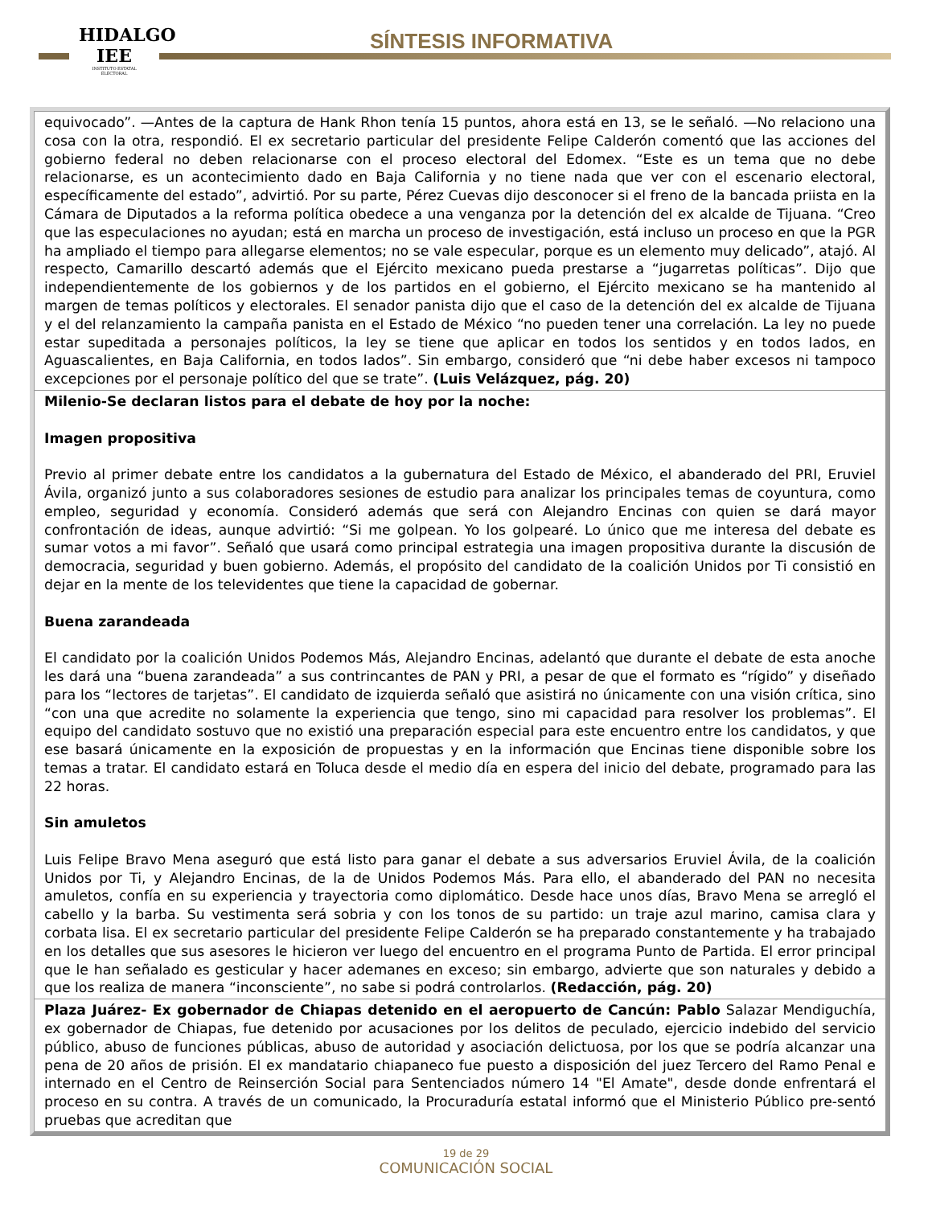HIDALGO IEE
INSTITUTO ESTATAL ELECTORAL
SÍNTESIS INFORMATIVA
| equivocado”. —Antes de la captura de Hank Rhon tenía 15 puntos, ahora está en 13, se le señaló. —No relaciono una cosa con la otra, respondió. El ex secretario particular del presidente Felipe Calderón comentó que las acciones del gobierno federal no deben relacionarse con el proceso electoral del Edomex. “Este es un tema que no debe relacionarse, es un acontecimiento dado en Baja California y no tiene nada que ver con el escenario electoral, específicamente del estado”, advirtió. Por su parte, Pérez Cuevas dijo desconocer si el freno de la bancada priista en la Cámara de Diputados a la reforma política obedece a una venganza por la detención del ex alcalde de Tijuana. “Creo que las especulaciones no ayudan; está en marcha un proceso de investigación, está incluso un proceso en que la PGR ha ampliado el tiempo para allegarse elementos; no se vale especular, porque es un elemento muy delicado”, atajó. Al respecto, Camarillo descartó además que el Ejército mexicano pueda prestarse a “jugarretas políticas”. Dijo que independientemente de los gobiernos y de los partidos en el gobierno, el Ejército mexicano se ha mantenido al margen de temas políticos y electorales. El senador panista dijo que el caso de la detención del ex alcalde de Tijuana y el del relanzamiento la campaña panista en el Estado de México “no pueden tener una correlación. La ley no puede estar supeditada a personajes políticos, la ley se tiene que aplicar en todos los sentidos y en todos lados, en Aguascalientes, en Baja California, en todos lados”. Sin embargo, consideró que “ni debe haber excesos ni tampoco excepciones por el personaje político del que se trate”. (Luis Velázquez, pág. 20) |
| Milenio-Se declaran listos para el debate de hoy por la noche: Imagen propositiva Previo al primer debate entre los candidatos a la gubernatura del Estado de México, el abanderado del PRI, Eruviel Ávila, organizó junto a sus colaboradores sesiones de estudio para analizar los principales temas de coyuntura, como empleo, seguridad y economía. Consideró además que será con Alejandro Encinas con quien se dará mayor confrontación de ideas, aunque advirtió: “Si me golpean. Yo los golpearé. Lo único que me interesa del debate es sumar votos a mi favor”. Señaló que usará como principal estrategia una imagen propositiva durante la discusión de democracia, seguridad y buen gobierno. Además, el propósito del candidato de la coalición Unidos por Ti consistió en dejar en la mente de los televidentes que tiene la capacidad de gobernar. Buena zarandeada El candidato por la coalición Unidos Podemos Más, Alejandro Encinas, adelantó que durante el debate de esta anoche les dará una “buena zarandeada” a sus contrincantes de PAN y PRI, a pesar de que el formato es “rígido” y diseñado para los “lectores de tarjetas”. El candidato de izquierda señaló que asistirá no únicamente con una visión crítica, sino “con una que acredite no solamente la experiencia que tengo, sino mi capacidad para resolver los problemas”. El equipo del candidato sostuvo que no existió una preparación especial para este encuentro entre los candidatos, y que ese basará únicamente en la exposición de propuestas y en la información que Encinas tiene disponible sobre los temas a tratar. El candidato estará en Toluca desde el medio día en espera del inicio del debate, programado para las 22 horas. Sin amuletos Luis Felipe Bravo Mena aseguró que está listo para ganar el debate a sus adversarios Eruviel Ávila, de la coalición Unidos por Ti, y Alejandro Encinas, de la de Unidos Podemos Más. Para ello, el abanderado del PAN no necesita amuletos, confía en su experiencia y trayectoria como diplomático. Desde hace unos días, Bravo Mena se arregló el cabello y la barba. Su vestimenta será sobria y con los tonos de su partido: un traje azul marino, camisa clara y corbata lisa. El ex secretario particular del presidente Felipe Calderón se ha preparado constantemente y ha trabajado en los detalles que sus asesores le hicieron ver luego del encuentro en el programa Punto de Partida. El error principal que le han señalado es gesticular y hacer ademanes en exceso; sin embargo, advierte que son naturales y debido a que los realiza de manera “inconsciente”, no sabe si podrá controlarlos. (Redacción, pág. 20) |
| Plaza Juárez- Ex gobernador de Chiapas detenido en el aeropuerto de Cancún: Pablo Salazar Mendiguchía, ex gobernador de Chiapas, fue detenido por acusaciones por los delitos de peculado, ejercicio indebido del servicio público, abuso de funciones públicas, abuso de autoridad y asociación delictuosa, por los que se podría alcanzar una pena de 20 años de prisión. El ex mandatario chiapaneco fue puesto a disposición del juez Tercero del Ramo Penal e internado en el Centro de Reinserción Social para Sentenciados número 14 "El Amate", desde donde enfrentará el proceso en su contra. A través de un comunicado, la Procuraduría estatal informó que el Ministerio Público pre-sentó pruebas que acreditan que |
19 de 29
COMUNICACIÓN SOCIAL